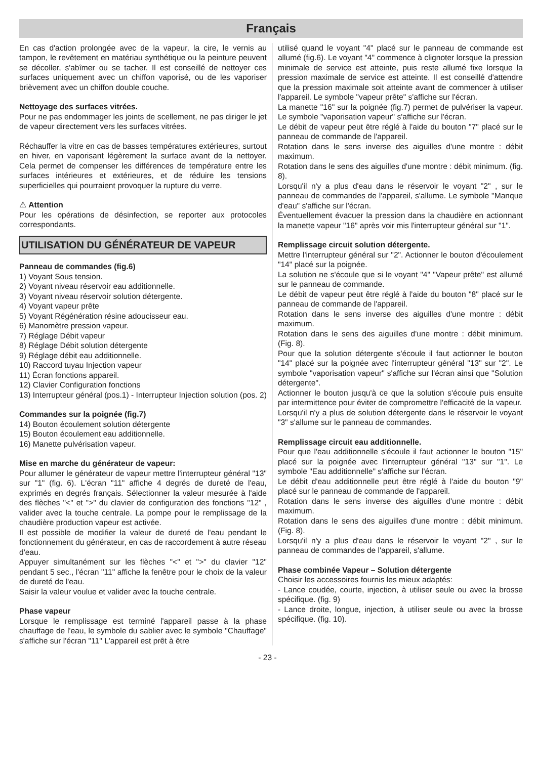Français
En cas d'action prolongée avec de la vapeur, la cire, le vernis au tampon, le revêtement en matériau synthétique ou la peinture peuvent se décoller, s'abîmer ou se tacher. Il est conseillé de nettoyer ces surfaces uniquement avec un chiffon vaporisé, ou de les vaporiser brièvement avec un chiffon double couche.
Nettoyage des surfaces vitrées.
Pour ne pas endommager les joints de scellement, ne pas diriger le jet de vapeur directement vers les surfaces vitrées.
Réchauffer la vitre en cas de basses températures extérieures, surtout en hiver, en vaporisant légèrement la surface avant de la nettoyer. Cela permet de compenser les différences de température entre les surfaces intérieures et extérieures, et de réduire les tensions superficielles qui pourraient provoquer la rupture du verre.
⚠ Attention
Pour les opérations de désinfection, se reporter aux protocoles correspondants.
UTILISATION DU GÉNÉRATEUR DE VAPEUR
Panneau de commandes (fig.6)
1) Voyant Sous tension.
2) Voyant niveau réservoir eau additionnelle.
3) Voyant niveau réservoir solution détergente.
4) Voyant vapeur prête
5) Voyant Régénération résine adoucisseur eau.
6) Manomètre pression vapeur.
7) Réglage Débit vapeur
8) Réglage Débit solution détergente
9) Réglage débit eau additionnelle.
10) Raccord tuyau Injection vapeur
11) Écran fonctions appareil.
12) Clavier Configuration fonctions
13) Interrupteur général (pos.1) - Interrupteur Injection solution (pos. 2)
Commandes sur la poignée (fig.7)
14) Bouton écoulement solution détergente
15) Bouton écoulement eau additionnelle.
16) Manette pulvérisation vapeur.
Mise en marche du générateur de vapeur:
Pour allumer le générateur de vapeur mettre l'interrupteur général "13" sur "1" (fig. 6). L'écran "11" affiche 4 degrés de dureté de l'eau, exprimés en degrés français. Sélectionner la valeur mesurée à l'aide des flèches "<" et ">" du clavier de configuration des fonctions "12" , valider avec la touche centrale. La pompe pour le remplissage de la chaudière production vapeur est activée.
Il est possible de modifier la valeur de dureté de l'eau pendant le fonctionnement du générateur, en cas de raccordement à autre réseau d'eau.
Appuyer simultanément sur les flèches "<" et ">" du clavier "12" pendant 5 sec., l'écran "11" affiche la fenêtre pour le choix de la valeur de dureté de l'eau.
Saisir la valeur voulue et valider avec la touche centrale.
Phase vapeur
Lorsque le remplissage est terminé l'appareil passe à la phase chauffage de l'eau, le symbole du sablier avec le symbole "Chauffage" s'affiche sur l'écran "11" L'appareil est prêt à être
utilisé quand le voyant "4" placé sur le panneau de commande est allumé (fig.6). Le voyant "4" commence à clignoter lorsque la pression minimale de service est atteinte, puis reste allumé fixe lorsque la pression maximale de service est atteinte. Il est conseillé d'attendre que la pression maximale soit atteinte avant de commencer à utiliser l'appareil. Le symbole "vapeur prête" s'affiche sur l'écran.
La manette "16" sur la poignée (fig.7) permet de pulvériser la vapeur. Le symbole "vaporisation vapeur" s'affiche sur l'écran.
Le débit de vapeur peut être réglé à l'aide du bouton "7" placé sur le panneau de commande de l'appareil.
Rotation dans le sens inverse des aiguilles d'une montre : débit maximum.
Rotation dans le sens des aiguilles d'une montre : débit minimum. (fig. 8).
Lorsqu'il n'y a plus d'eau dans le réservoir le voyant "2" , sur le panneau de commandes de l'appareil, s'allume. Le symbole "Manque d'eau" s'affiche sur l'écran.
Éventuellement évacuer la pression dans la chaudière en actionnant la manette vapeur "16" après voir mis l'interrupteur général sur "1".
Remplissage circuit solution détergente.
Mettre l'interrupteur général sur "2". Actionner le bouton d'écoulement "14" placé sur la poignée.
La solution ne s'écoule que si le voyant "4" "Vapeur prête" est allumé sur le panneau de commande.
Le débit de vapeur peut être réglé à l'aide du bouton "8" placé sur le panneau de commande de l'appareil.
Rotation dans le sens inverse des aiguilles d'une montre : débit maximum.
Rotation dans le sens des aiguilles d'une montre : débit minimum. (Fig. 8).
Pour que la solution détergente s'écoule il faut actionner le bouton "14" placé sur la poignée avec l'interrupteur général "13" sur "2". Le symbole "vaporisation vapeur" s'affiche sur l'écran ainsi que "Solution détergente".
Actionner le bouton jusqu'à ce que la solution s'écoule puis ensuite par intermittence pour éviter de compromettre l'efficacité de la vapeur.
Lorsqu'il n'y a plus de solution détergente dans le réservoir le voyant "3" s'allume sur le panneau de commandes.
Remplissage circuit eau additionnelle.
Pour que l'eau additionnelle s'écoule il faut actionner le bouton "15" placé sur la poignée avec l'interrupteur général "13" sur "1". Le symbole "Eau additionnelle" s'affiche sur l'écran.
Le débit d'eau additionnelle peut être réglé à l'aide du bouton "9" placé sur le panneau de commande de l'appareil.
Rotation dans le sens inverse des aiguilles d'une montre : débit maximum.
Rotation dans le sens des aiguilles d'une montre : débit minimum. (Fig. 8).
Lorsqu'il n'y a plus d'eau dans le réservoir le voyant "2" , sur le panneau de commandes de l'appareil, s'allume.
Phase combinée Vapeur – Solution détergente
Choisir les accessoires fournis les mieux adaptés:
- Lance coudée, courte, injection, à utiliser seule ou avec la brosse spécifique. (fig. 9)
- Lance droite, longue, injection, à utiliser seule ou avec la brosse spécifique. (fig. 10).
- 23 -